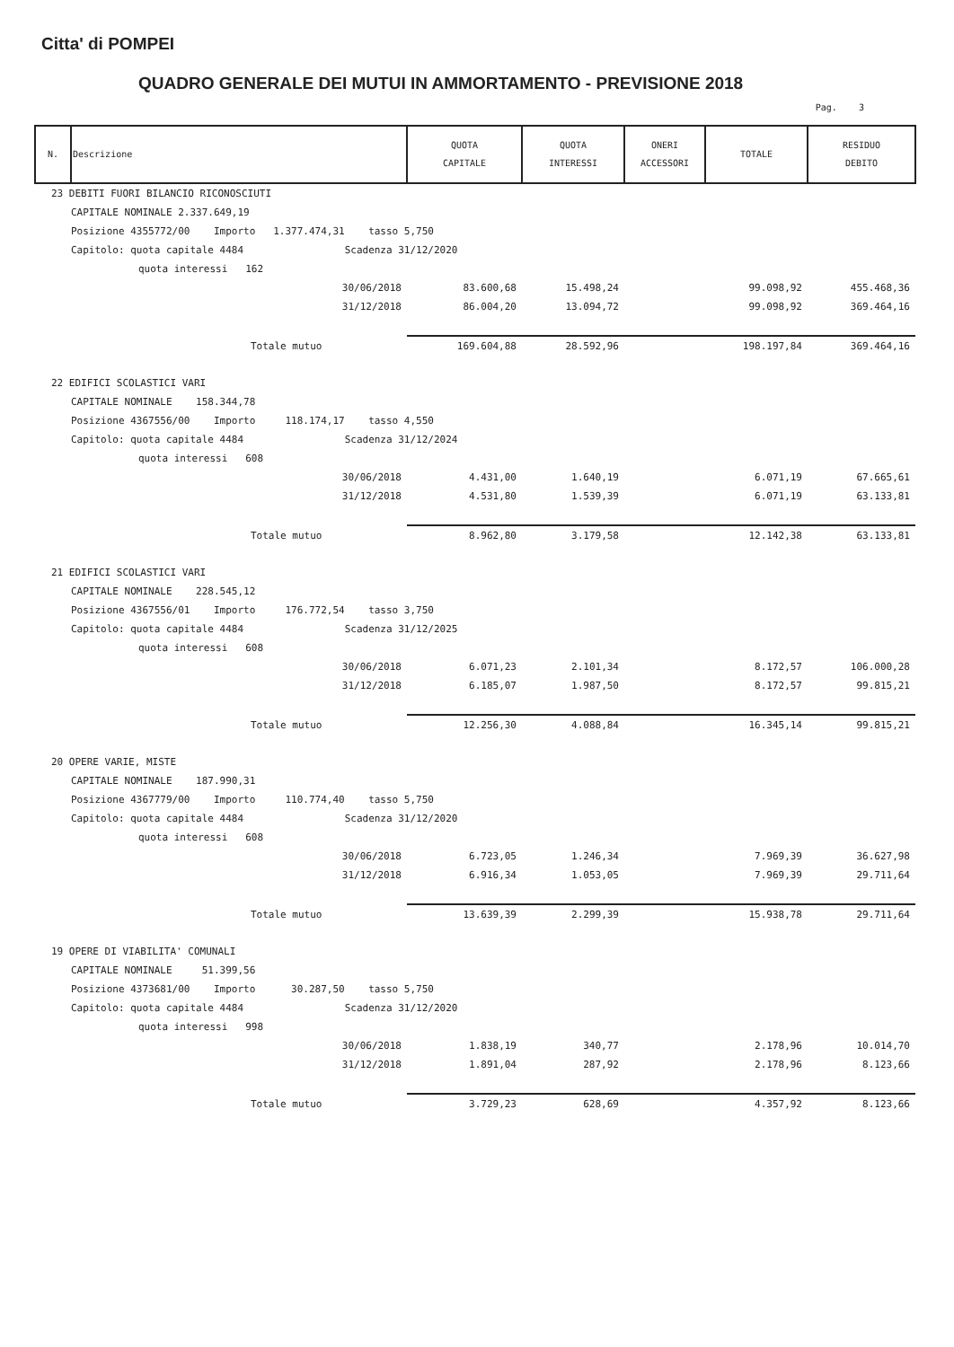Citta' di POMPEI
QUADRO GENERALE DEI MUTUI IN AMMORTAMENTO - PREVISIONE 2018
Pag. 3
| N. | Descrizione | QUOTA CAPITALE | QUOTA INTERESSI | ONERI ACCESSORI | TOTALE | RESIDUO DEBITO |
| --- | --- | --- | --- | --- | --- | --- |
| 23 DEBITI FUORI BILANCIO RICONOSCIUTI | | | | | | |
| CAPITALE NOMINALE 2.337.649,19 | | | | | | |
| Posizione 4355772/00 Importo 1.377.474,31 tasso 5,750 | | | | | | |
| Capitolo: quota capitale 4484 Scadenza 31/12/2020 | | | | | | |
| quota interessi 162 | | | | | | |
| | 30/06/2018 | 83.600,68 | 15.498,24 | | 99.098,92 | 455.468,36 |
| | 31/12/2018 | 86.004,20 | 13.094,72 | | 99.098,92 | 369.464,16 |
| | Totale mutuo | 169.604,88 | 28.592,96 | | 198.197,84 | 369.464,16 |
| 22 EDIFICI SCOLASTICI VARI | | | | | | |
| CAPITALE NOMINALE 158.344,78 | | | | | | |
| Posizione 4367556/00 Importo 118.174,17 tasso 4,550 | | | | | | |
| Capitolo: quota capitale 4484 Scadenza 31/12/2024 | | | | | | |
| quota interessi 608 | | | | | | |
| | 30/06/2018 | 4.431,00 | 1.640,19 | | 6.071,19 | 67.665,61 |
| | 31/12/2018 | 4.531,80 | 1.539,39 | | 6.071,19 | 63.133,81 |
| | Totale mutuo | 8.962,80 | 3.179,58 | | 12.142,38 | 63.133,81 |
| 21 EDIFICI SCOLASTICI VARI | | | | | | |
| CAPITALE NOMINALE 228.545,12 | | | | | | |
| Posizione 4367556/01 Importo 176.772,54 tasso 3,750 | | | | | | |
| Capitolo: quota capitale 4484 Scadenza 31/12/2025 | | | | | | |
| quota interessi 608 | | | | | | |
| | 30/06/2018 | 6.071,23 | 2.101,34 | | 8.172,57 | 106.000,28 |
| | 31/12/2018 | 6.185,07 | 1.987,50 | | 8.172,57 | 99.815,21 |
| | Totale mutuo | 12.256,30 | 4.088,84 | | 16.345,14 | 99.815,21 |
| 20 OPERE VARIE, MISTE | | | | | | |
| CAPITALE NOMINALE 187.990,31 | | | | | | |
| Posizione 4367779/00 Importo 110.774,40 tasso 5,750 | | | | | | |
| Capitolo: quota capitale 4484 Scadenza 31/12/2020 | | | | | | |
| quota interessi 608 | | | | | | |
| | 30/06/2018 | 6.723,05 | 1.246,34 | | 7.969,39 | 36.627,98 |
| | 31/12/2018 | 6.916,34 | 1.053,05 | | 7.969,39 | 29.711,64 |
| | Totale mutuo | 13.639,39 | 2.299,39 | | 15.938,78 | 29.711,64 |
| 19 OPERE DI VIABILITA' COMUNALI | | | | | | |
| CAPITALE NOMINALE 51.399,56 | | | | | | |
| Posizione 4373681/00 Importo 30.287,50 tasso 5,750 | | | | | | |
| Capitolo: quota capitale 4484 Scadenza 31/12/2020 | | | | | | |
| quota interessi 998 | | | | | | |
| | 30/06/2018 | 1.838,19 | 340,77 | | 2.178,96 | 10.014,70 |
| | 31/12/2018 | 1.891,04 | 287,92 | | 2.178,96 | 8.123,66 |
| | Totale mutuo | 3.729,23 | 628,69 | | 4.357,92 | 8.123,66 |